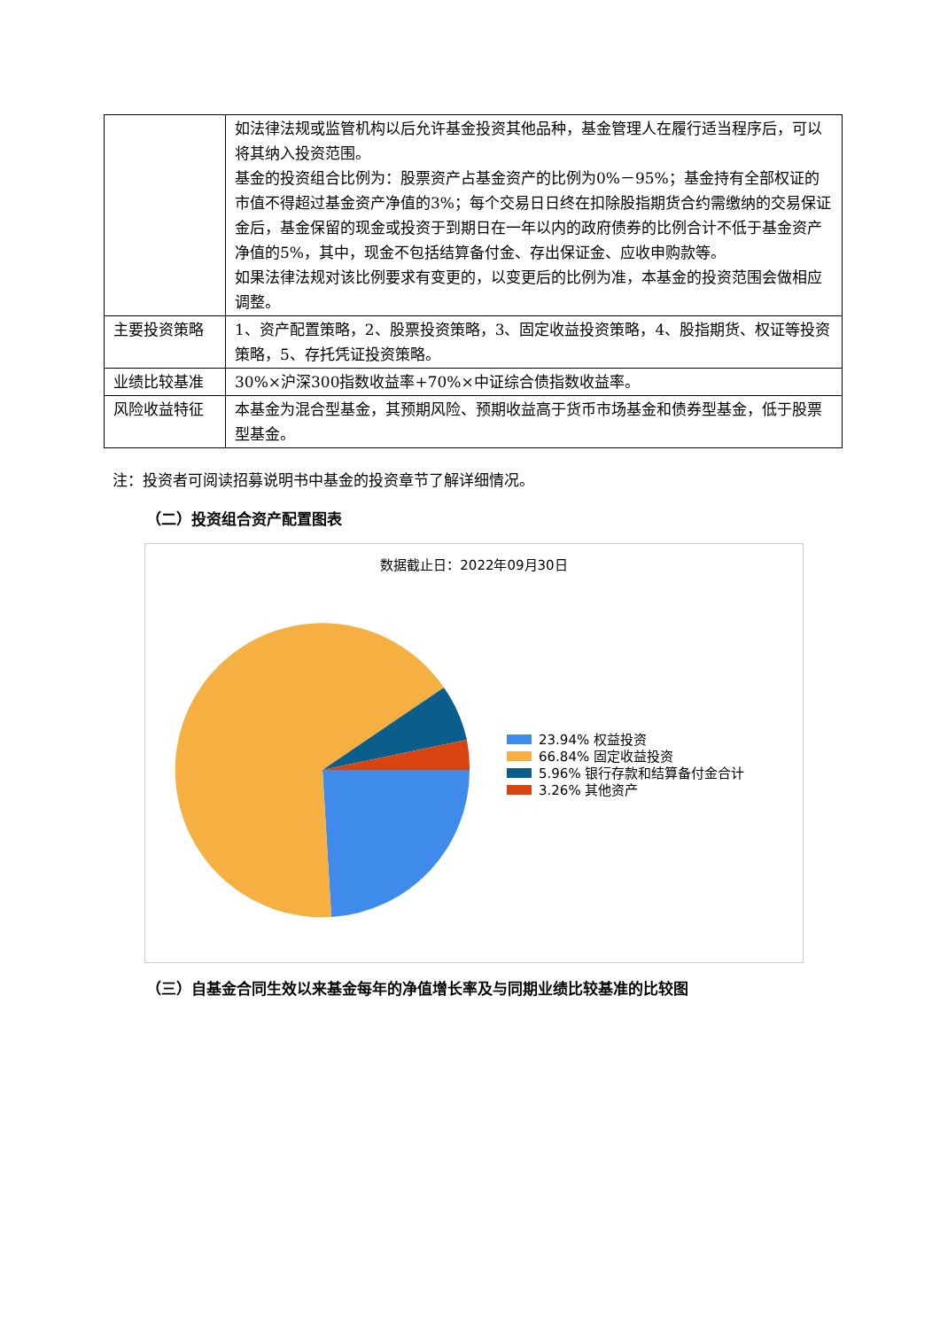| | 如法律法规或监管机构以后允许基金投资其他品种，基金管理人在履行适当程序后，可以将其纳入投资范围。 基金的投资组合比例为：股票资产占基金资产的比例为0%－95%；基金持有全部权证的市值不得超过基金资产净值的3%；每个交易日日终在扣除股指期货合约需缴纳的交易保证金后，基金保留的现金或投资于到期日在一年以内的政府债券的比例合计不低于基金资产净值的5%，其中，现金不包括结算备付金、存出保证金、应收申购款等。 如果法律法规对该比例要求有变更的，以变更后的比例为准，本基金的投资范围会做相应调整。 |
| 主要投资策略 | 1、资产配置策略，2、股票投资策略，3、固定收益投资策略，4、股指期货、权证等投资策略，5、存托凭证投资策略。 |
| 业绩比较基准 | 30%×沪深300指数收益率+70%×中证综合债指数收益率。 |
| 风险收益特征 | 本基金为混合型基金，其预期风险、预期收益高于货币市场基金和债券型基金，低于股票型基金。 |
注：投资者可阅读招募说明书中基金的投资章节了解详细情况。
（二）投资组合资产配置图表
数据截止日：2022年09月30日
23.94% 权益投资
66.84% 固定收益投资
5.96% 银行存款和结算备付金合计
3.26% 其他资产
（三）自基金合同生效以来基金每年的净值增长率及与同期业绩比较基准的比较图